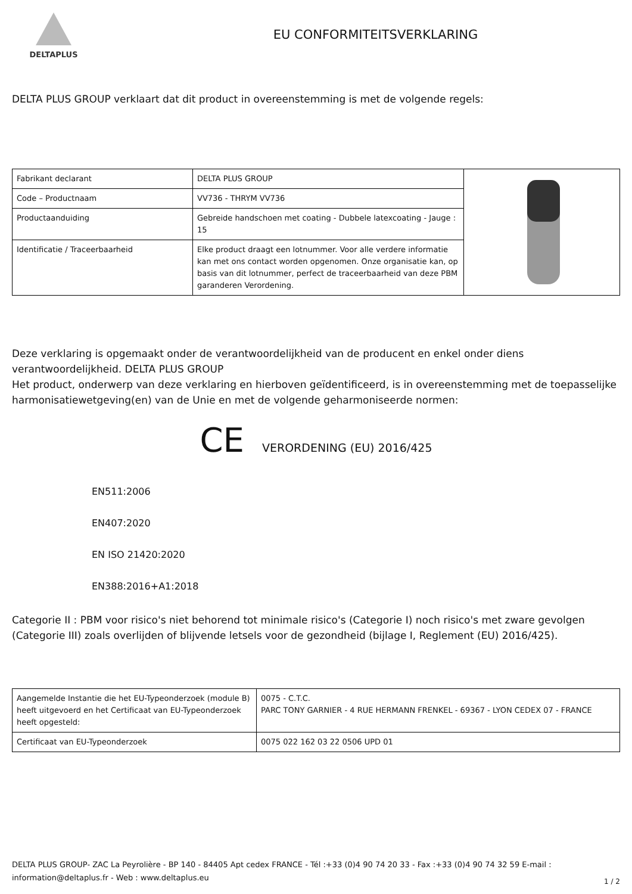DELTAPLUS
EU CONFORMITEITSVERKLARING
DELTA PLUS GROUP verklaart dat dit product in overeenstemming is met de volgende regels:
| Fabrikant declarant | DELTA PLUS GROUP | |
| Code – Productnaam | VV736 - THRYM VV736 | |
| Productaanduiding | Gebreide handschoen met coating - Dubbele latexcoating - Jauge : 15 | |
| Identificatie / Traceerbaarheid | Elke product draagt een lotnummer. Voor alle verdere informatie kan met ons contact worden opgenomen. Onze organisatie kan, op basis van dit lotnummer, perfect de traceerbaarheid van deze PBM garanderen Verordening. | |
Deze verklaring is opgemaakt onder de verantwoordelijkheid van de producent en enkel onder diens verantwoordelijkheid. DELTA PLUS GROUP
Het product, onderwerp van deze verklaring en hierboven geïdentificeerd, is in overeenstemming met de toepasselijke harmonisatiewetgeving(en) van de Unie en met de volgende geharmoniseerde normen:
CE VERORDENING (EU) 2016/425
EN511:2006
EN407:2020
EN ISO 21420:2020
EN388:2016+A1:2018
Categorie II : PBM voor risico's niet behorend tot minimale risico's (Categorie I) noch risico's met zware gevolgen (Categorie III) zoals overlijden of blijvende letsels voor de gezondheid (bijlage I, Reglement (EU) 2016/425).
| Aangemelde Instantie die het EU-Typeonderzoek (module B) heeft uitgevoerd en het Certificaat van EU-Typeonderzoek heeft opgesteld: | 0075 - C.T.C. PARC TONY GARNIER - 4 RUE HERMANN FRENKEL - 69367 - LYON CEDEX 07 - FRANCE |
| Certificaat van EU-Typeonderzoek | 0075 022 162 03 22 0506 UPD 01 |
DELTA PLUS GROUP- ZAC La Peyrolière - BP 140 - 84405 Apt cedex FRANCE - Tél :+33 (0)4 90 74 20 33 - Fax :+33 (0)4 90 74 32 59 E-mail : information@deltaplus.fr - Web : www.deltaplus.eu
1 / 2